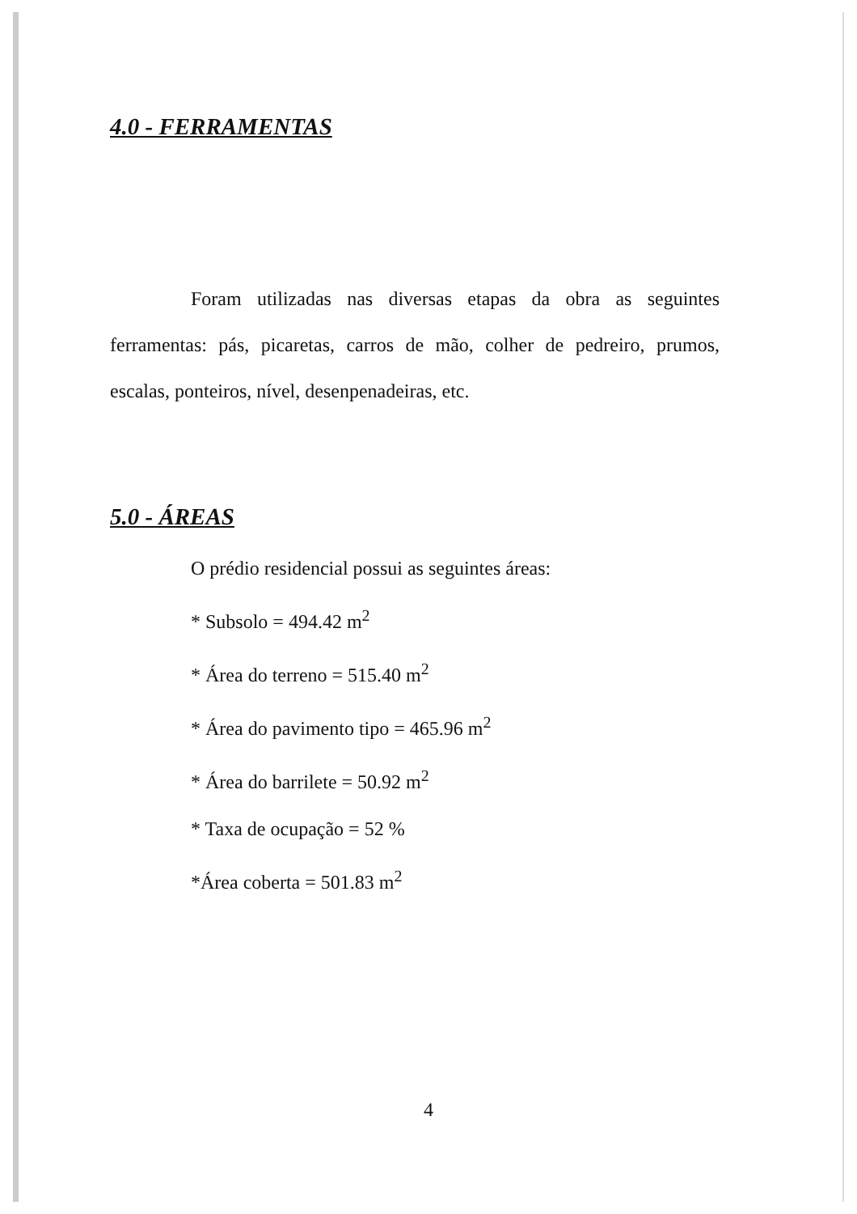4.0 - FERRAMENTAS
Foram utilizadas nas diversas etapas da obra as seguintes ferramentas: pás, picaretas, carros de mão, colher de pedreiro, prumos, escalas, ponteiros, nível, desenpenadeiras, etc.
5.0 - ÁREAS
O prédio residencial possui as seguintes áreas:
* Subsolo = 494.42 m<sup>2</sup>
* Área do terreno = 515.40 m<sup>2</sup>
* Área do pavimento tipo = 465.96 m<sup>2</sup>
* Área do barrilete = 50.92 m<sup>2</sup>
* Taxa de ocupação = 52 %
*Área coberta = 501.83 m<sup>2</sup>
4